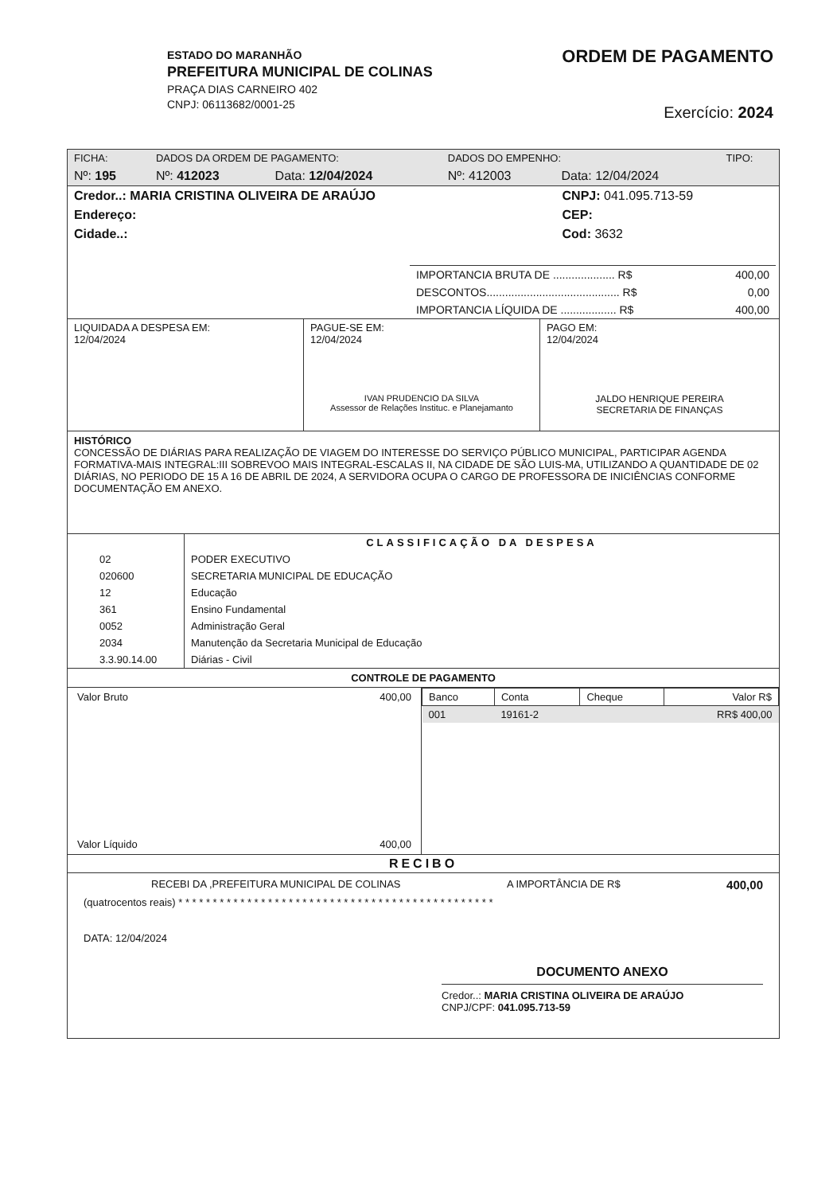ESTADO DO MARANHÃO
PREFEITURA MUNICIPAL DE COLINAS
PRAÇA DIAS CARNEIRO 402
CNPJ: 06113682/0001-25
ORDEM DE PAGAMENTO
Exercício: 2024
| FICHA: | DADOS DA ORDEM DE PAGAMENTO: | | DADOS DO EMPENHO: | | TIPO: |
| Nº: 195 | Nº: 412023 | Data: 12/04/2024 | Nº: 412003 | Data: 12/04/2024 | |
| Credor..: MARIA CRISTINA OLIVEIRA DE ARAÚJO | CNPJ: 041.095.713-59 |
| Endereço: | CEP: |
| Cidade..: | Cod: 3632 |
| IMPORTANCIA BRUTA DE .................... R$ | 400,00 |
| DESCONTOS........................................... R$ | 0,00 |
| IMPORTANCIA LÍQUIDA DE .................. R$ | 400,00 |
| LIQUIDADA A DESPESA EM: 12/04/2024 | PAGUE-SE EM: 12/04/2024 IVAN PRUDENCIO DA SILVA Assessor de Relações Instituc. e Planejamanto | PAGO EM: 12/04/2024 JALDO HENRIQUE PEREIRA SECRETARIA DE FINANÇAS |
HISTÓRICO
CONCESSÃO DE DIÁRIAS PARA REALIZAÇÃO DE VIAGEM DO INTERESSE DO SERVIÇO PÚBLICO MUNICIPAL, PARTICIPAR AGENDA FORMATIVA-MAIS INTEGRAL:III SOBREVOO MAIS INTEGRAL-ESCALAS II, NA CIDADE DE SÃO LUIS-MA, UTILIZANDO A QUANTIDADE DE 02 DIÁRIAS, NO PERIODO DE 15 A 16 DE ABRIL DE 2024, A SERVIDORA OCUPA O CARGO DE PROFESSORA DE INICIÊNCIAS CONFORME DOCUMENTAÇÃO EM ANEXO.
| | CLASSIFICAÇÃO DA DESPESA |
| 02 | PODER EXECUTIVO |
| 020600 | SECRETARIA MUNICIPAL DE EDUCAÇÃO |
| 12 | Educação |
| 361 | Ensino Fundamental |
| 0052 | Administração Geral |
| 2034 | Manutenção da Secretaria Municipal de Educação |
| 3.3.90.14.00 | Diárias - Civil |
CONTROLE DE PAGAMENTO
| Valor Bruto 400,00 Valor Líquido 400,00 | / Banco / Conta / Cheque / Valor R$ / / --- / --- / --- / --- / / 001 / 19161-2 / / RR$ 400,00 / |
RECIBO
RECEBI DA ,PREFEITURA MUNICIPAL DE COLINAS A IMPORTÂNCIA DE R$ 400,00
(quatrocentos reais) * * * * * * * * * * * * * * * * * * * * * * * * * * * * * * * * * * * * * * * * * * * * * *
DATA: 12/04/2024
DOCUMENTO ANEXO
Credor..: MARIA CRISTINA OLIVEIRA DE ARAÚJO
CNPJ/CPF: 041.095.713-59